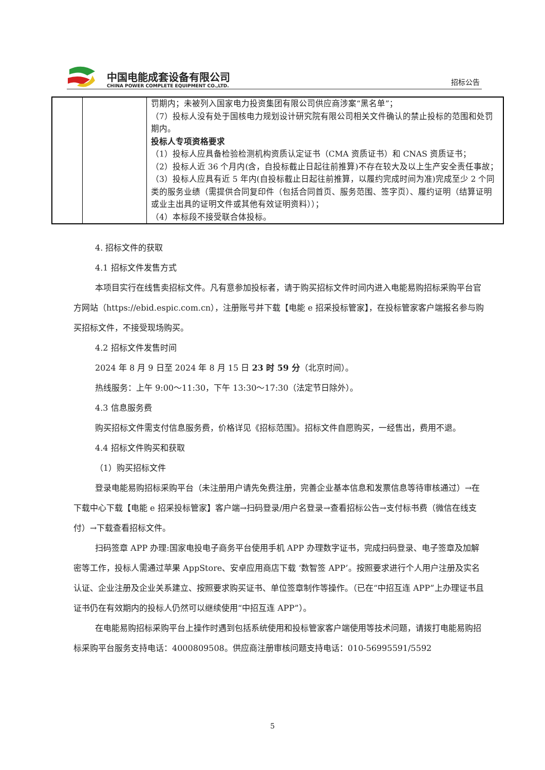中国电能成套设备有限公司
CHINA POWER COMPLETE EQUIPMENT CO.,LTD.
招标公告
| | | 罚期内；未被列入国家电力投资集团有限公司供应商涉案“黑名单”； （7）投标人没有处于国核电力规划设计研究院有限公司相关文件确认的禁止投标的范围和处罚期内。 投标人专项资格要求 （1）投标人应具备检验检测机构资质认定证书（CMA 资质证书）和 CNAS 资质证书； （2）投标人近 36 个月内(含，自投标截止日起往前推算)不存在较大及以上生产安全责任事故； （3）投标人应具有近 5 年内(自投标截止日起往前推算，以履约完成时间为准)完成至少 2 个同类的服务业绩（需提供合同复印件（包括合同首页、服务范围、签字页）、履约证明（结算证明或业主出具的证明文件或其他有效证明资料））； （4）本标段不接受联合体投标。 |
4. 招标文件的获取
4.1 招标文件发售方式
本项目实行在线售卖招标文件。凡有意参加投标者，请于购买招标文件时间内进入电能易购招标采购平台官方网站（https://ebid.espic.com.cn），注册账号并下载【电能 e 招采投标管家】，在投标管家客户端报名参与购买招标文件，不接受现场购买。
4.2 招标文件发售时间
2024 年 8 月 9 日至 2024 年 8 月 15 日 23 时 59 分（北京时间）。
热线服务：上午 9:00～11:30，下午 13:30～17:30（法定节日除外）。
4.3 信息服务费
购买招标文件需支付信息服务费，价格详见《招标范围》。招标文件自愿购买，一经售出，费用不退。
4.4 招标文件购买和获取
（1）购买招标文件
登录电能易购招标采购平台（未注册用户请先免费注册，完善企业基本信息和发票信息等待审核通过）→在下载中心下载【电能 e 招采投标管家】客户端→扫码登录/用户名登录→查看招标公告→支付标书费（微信在线支付）→下载查看招标文件。
扫码签章 APP 办理:国家电投电子商务平台使用手机 APP 办理数字证书，完成扫码登录、电子签章及加解密等工作，投标人需通过苹果 AppStore、安卓应用商店下载 ‘数智签 APP’。按照要求进行个人用户注册及实名认证、企业注册及企业关系建立、按照要求购买证书、单位签章制作等操作。（已在“中招互连 APP”上办理证书且证书仍在有效期内的投标人仍然可以继续使用“中招互连 APP”）。
在电能易购招标采购平台上操作时遇到包括系统使用和投标管家客户端使用等技术问题，请拨打电能易购招标采购平台服务支持电话：4000809508。供应商注册审核问题支持电话：010-56995591/5592
5